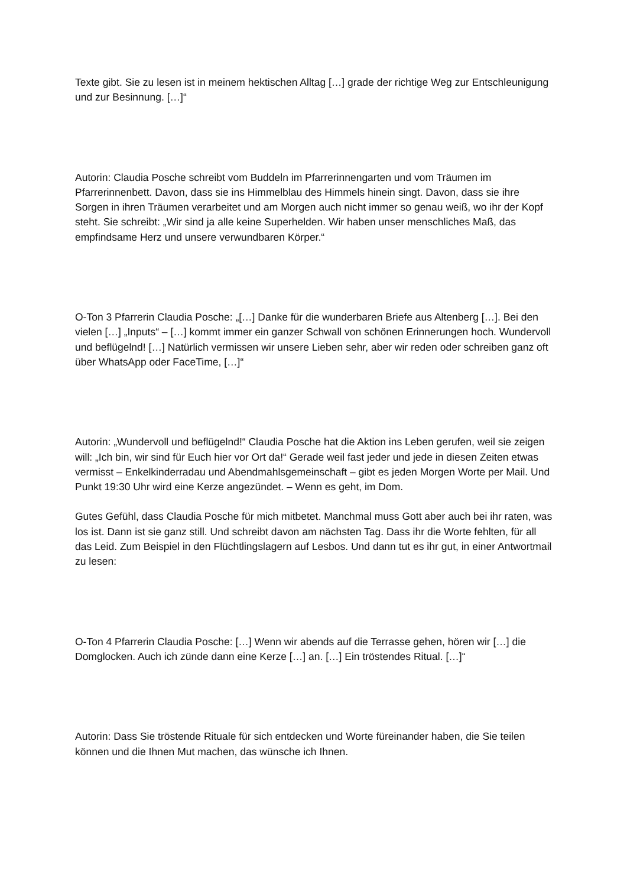Texte gibt. Sie zu lesen ist in meinem hektischen Alltag […] grade der richtige Weg zur Entschleunigung und zur Besinnung. […]“
Autorin: Claudia Posche schreibt vom Buddeln im Pfarrerinnengarten und vom Träumen im Pfarrerinnenbett. Davon, dass sie ins Himmelblau des Himmels hinein singt. Davon, dass sie ihre Sorgen in ihren Träumen verarbeitet und am Morgen auch nicht immer so genau weiß, wo ihr der Kopf steht. Sie schreibt: „Wir sind ja alle keine Superhelden. Wir haben unser menschliches Maß, das empfindsame Herz und unsere verwundbaren Körper.“
O-Ton 3 Pfarrerin Claudia Posche: „[…] Danke für die wunderbaren Briefe aus Altenberg […]. Bei den vielen […] „Inputs“ – […] kommt immer ein ganzer Schwall von schönen Erinnerungen hoch. Wundervoll und beflügelnd! […] Natürlich vermissen wir unsere Lieben sehr, aber wir reden oder schreiben ganz oft über WhatsApp oder FaceTime, […]“
Autorin: „Wundervoll und beflügelnd!“ Claudia Posche hat die Aktion ins Leben gerufen, weil sie zeigen will: „Ich bin, wir sind für Euch hier vor Ort da!“ Gerade weil fast jeder und jede in diesen Zeiten etwas vermisst – Enkelkinderradau und Abendmahlsgemeinschaft – gibt es jeden Morgen Worte per Mail. Und Punkt 19:30 Uhr wird eine Kerze angezündet. – Wenn es geht, im Dom.
Gutes Gefühl, dass Claudia Posche für mich mitbetet. Manchmal muss Gott aber auch bei ihr raten, was los ist. Dann ist sie ganz still. Und schreibt davon am nächsten Tag. Dass ihr die Worte fehlten, für all das Leid. Zum Beispiel in den Flüchtlingslagern auf Lesbos. Und dann tut es ihr gut, in einer Antwortmail zu lesen:
O-Ton 4 Pfarrerin Claudia Posche: […] Wenn wir abends auf die Terrasse gehen, hören wir […] die Domglocken. Auch ich zünde dann eine Kerze […] an. […] Ein tröstendes Ritual. […]“
Autorin: Dass Sie tröstende Rituale für sich entdecken und Worte füreinander haben, die Sie teilen können und die Ihnen Mut machen, das wünsche ich Ihnen.